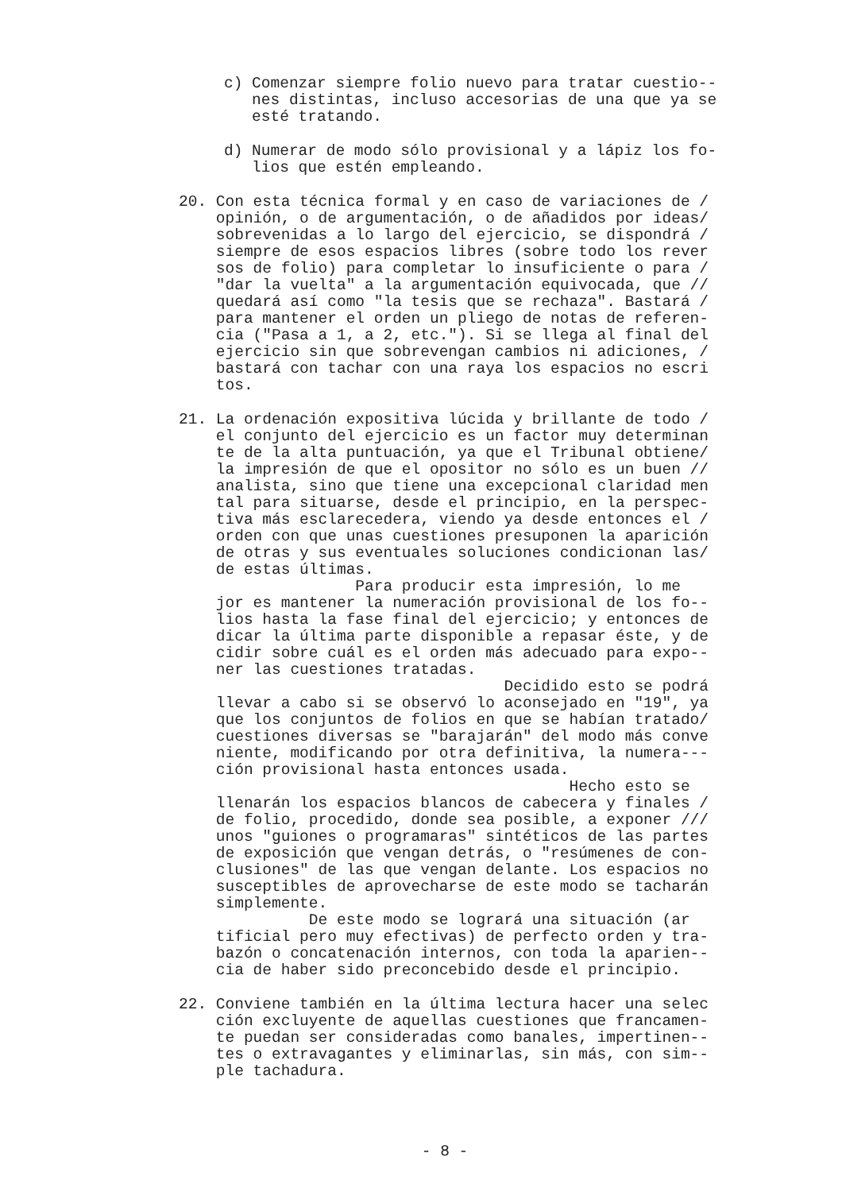c) Comenzar siempre folio nuevo para tratar cuestio-- nes distintas, incluso accesorias de una que ya se esté tratando.
d) Numerar de modo sólo provisional y a lápiz los fo- lios que estén empleando.
20. Con esta técnica formal y en caso de variaciones de / opinión, o de argumentación, o de añadidos por ideas/ sobrevenidas a lo largo del ejercicio, se dispondrá / siempre de esos espacios libres (sobre todo los rever sos de folio) para completar lo insuficiente o para / "dar la vuelta" a la argumentación equivocada, que // quedará así como "la tesis que se rechaza". Bastará / para mantener el orden un pliego de notas de referen- cia ("Pasa a 1, a 2, etc."). Si se llega al final del ejercicio sin que sobrevengan cambios ni adiciones, / bastará con tachar con una raya los espacios no escri tos.
21. La ordenación expositiva lúcida y brillante de todo / el conjunto del ejercicio es un factor muy determinan te de la alta puntuación, ya que el Tribunal obtiene/ la impresión de que el opositor no sólo es un buen // analista, sino que tiene una excepcional claridad men tal para situarse, desde el principio, en la perspec- tiva más esclarecedera, viendo ya desde entonces el / orden con que unas cuestiones presuponen la aparición de otras y sus eventuales soluciones condicionan las/ de estas últimas. Para producir esta impresión, lo me jor es mantener la numeración provisional de los fo-- lios hasta la fase final del ejercicio; y entonces de dicar la última parte disponible a repasar éste, y de cidir sobre cuál es el orden más adecuado para expo-- ner las cuestiones tratadas. Decidido esto se podrá llevar a cabo si se observó lo aconsejado en "19", ya que los conjuntos de folios en que se habían tratado/ cuestiones diversas se "barajarán" del modo más conve niente, modificando por otra definitiva, la numera--- ción provisional hasta entonces usada. Hecho esto se llenarán los espacios blancos de cabecera y finales / de folio, procedido, donde sea posible, a exponer /// unos "guiones o programaras" sintéticos de las partes de exposición que vengan detrás, o "resúmenes de con- clusiones" de las que vengan delante. Los espacios no susceptibles de aprovecharse de este modo se tacharán simplemente. De este modo se logrará una situación (ar tificial pero muy efectivas) de perfecto orden y tra- bazón o concatenación internos, con toda la aparien-- cia de haber sido preconcebido desde el principio.
22. Conviene también en la última lectura hacer una selec ción excluyente de aquellas cuestiones que francamen- te puedan ser consideradas como banales, impertinen-- tes o extravagantes y eliminarlas, sin más, con sim-- ple tachadura.
- 8 -